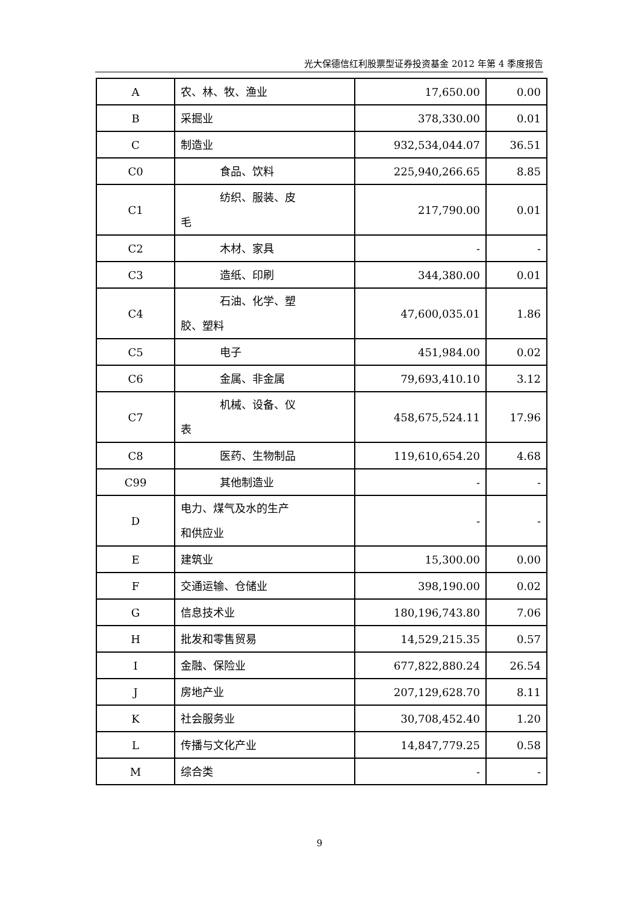光大保德信红利股票型证券投资基金 2012 年第 4 季度报告
| A | 农、林、牧、渔业 | 17,650.00 | 0.00 |
| B | 采掘业 | 378,330.00 | 0.01 |
| C | 制造业 | 932,534,044.07 | 36.51 |
| C0 | 食品、饮料 | 225,940,266.65 | 8.85 |
| C1 | 纺织、服装、皮 毛 | 217,790.00 | 0.01 |
| C2 | 木材、家具 | - | - |
| C3 | 造纸、印刷 | 344,380.00 | 0.01 |
| C4 | 石油、化学、塑 胶、塑料 | 47,600,035.01 | 1.86 |
| C5 | 电子 | 451,984.00 | 0.02 |
| C6 | 金属、非金属 | 79,693,410.10 | 3.12 |
| C7 | 机械、设备、仪 表 | 458,675,524.11 | 17.96 |
| C8 | 医药、生物制品 | 119,610,654.20 | 4.68 |
| C99 | 其他制造业 | - | - |
| D | 电力、煤气及水的生产 和供应业 | - | - |
| E | 建筑业 | 15,300.00 | 0.00 |
| F | 交通运输、仓储业 | 398,190.00 | 0.02 |
| G | 信息技术业 | 180,196,743.80 | 7.06 |
| H | 批发和零售贸易 | 14,529,215.35 | 0.57 |
| I | 金融、保险业 | 677,822,880.24 | 26.54 |
| J | 房地产业 | 207,129,628.70 | 8.11 |
| K | 社会服务业 | 30,708,452.40 | 1.20 |
| L | 传播与文化产业 | 14,847,779.25 | 0.58 |
| M | 综合类 | - | - |
9